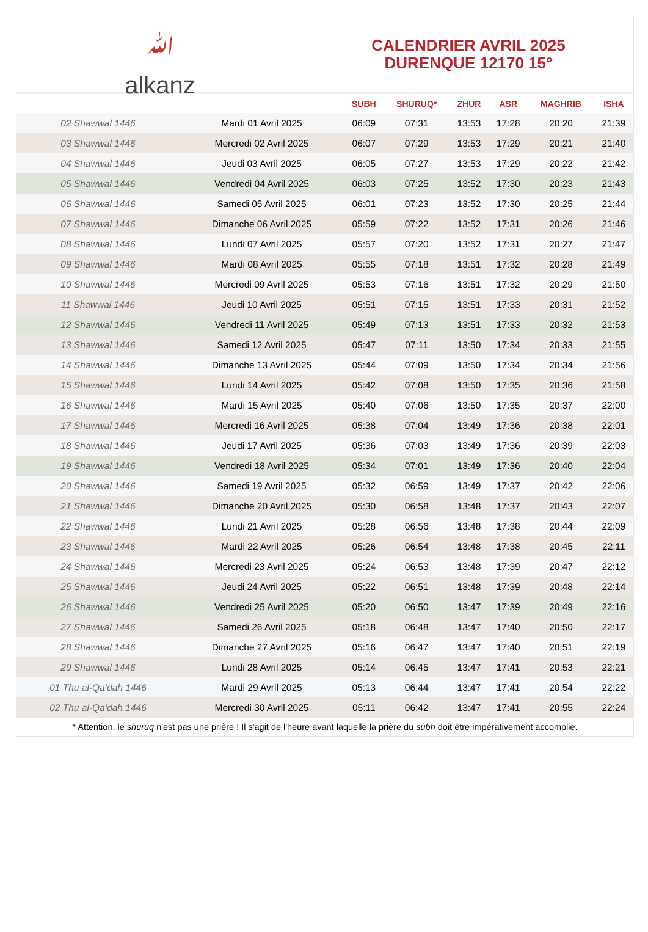ﷲ
alkanz
CALENDRIER AVRIL 2025
DURENQUE 12170 15°
| | | SUBH | SHURUQ* | ZHUR | ASR | MAGHRIB | ISHA |
| --- | --- | --- | --- | --- | --- | --- | --- |
| 02 Shawwal 1446 | Mardi 01 Avril 2025 | 06:09 | 07:31 | 13:53 | 17:28 | 20:20 | 21:39 |
| 03 Shawwal 1446 | Mercredi 02 Avril 2025 | 06:07 | 07:29 | 13:53 | 17:29 | 20:21 | 21:40 |
| 04 Shawwal 1446 | Jeudi 03 Avril 2025 | 06:05 | 07:27 | 13:53 | 17:29 | 20:22 | 21:42 |
| 05 Shawwal 1446 | Vendredi 04 Avril 2025 | 06:03 | 07:25 | 13:52 | 17:30 | 20:23 | 21:43 |
| 06 Shawwal 1446 | Samedi 05 Avril 2025 | 06:01 | 07:23 | 13:52 | 17:30 | 20:25 | 21:44 |
| 07 Shawwal 1446 | Dimanche 06 Avril 2025 | 05:59 | 07:22 | 13:52 | 17:31 | 20:26 | 21:46 |
| 08 Shawwal 1446 | Lundi 07 Avril 2025 | 05:57 | 07:20 | 13:52 | 17:31 | 20:27 | 21:47 |
| 09 Shawwal 1446 | Mardi 08 Avril 2025 | 05:55 | 07:18 | 13:51 | 17:32 | 20:28 | 21:49 |
| 10 Shawwal 1446 | Mercredi 09 Avril 2025 | 05:53 | 07:16 | 13:51 | 17:32 | 20:29 | 21:50 |
| 11 Shawwal 1446 | Jeudi 10 Avril 2025 | 05:51 | 07:15 | 13:51 | 17:33 | 20:31 | 21:52 |
| 12 Shawwal 1446 | Vendredi 11 Avril 2025 | 05:49 | 07:13 | 13:51 | 17:33 | 20:32 | 21:53 |
| 13 Shawwal 1446 | Samedi 12 Avril 2025 | 05:47 | 07:11 | 13:50 | 17:34 | 20:33 | 21:55 |
| 14 Shawwal 1446 | Dimanche 13 Avril 2025 | 05:44 | 07:09 | 13:50 | 17:34 | 20:34 | 21:56 |
| 15 Shawwal 1446 | Lundi 14 Avril 2025 | 05:42 | 07:08 | 13:50 | 17:35 | 20:36 | 21:58 |
| 16 Shawwal 1446 | Mardi 15 Avril 2025 | 05:40 | 07:06 | 13:50 | 17:35 | 20:37 | 22:00 |
| 17 Shawwal 1446 | Mercredi 16 Avril 2025 | 05:38 | 07:04 | 13:49 | 17:36 | 20:38 | 22:01 |
| 18 Shawwal 1446 | Jeudi 17 Avril 2025 | 05:36 | 07:03 | 13:49 | 17:36 | 20:39 | 22:03 |
| 19 Shawwal 1446 | Vendredi 18 Avril 2025 | 05:34 | 07:01 | 13:49 | 17:36 | 20:40 | 22:04 |
| 20 Shawwal 1446 | Samedi 19 Avril 2025 | 05:32 | 06:59 | 13:49 | 17:37 | 20:42 | 22:06 |
| 21 Shawwal 1446 | Dimanche 20 Avril 2025 | 05:30 | 06:58 | 13:48 | 17:37 | 20:43 | 22:07 |
| 22 Shawwal 1446 | Lundi 21 Avril 2025 | 05:28 | 06:56 | 13:48 | 17:38 | 20:44 | 22:09 |
| 23 Shawwal 1446 | Mardi 22 Avril 2025 | 05:26 | 06:54 | 13:48 | 17:38 | 20:45 | 22:11 |
| 24 Shawwal 1446 | Mercredi 23 Avril 2025 | 05:24 | 06:53 | 13:48 | 17:39 | 20:47 | 22:12 |
| 25 Shawwal 1446 | Jeudi 24 Avril 2025 | 05:22 | 06:51 | 13:48 | 17:39 | 20:48 | 22:14 |
| 26 Shawwal 1446 | Vendredi 25 Avril 2025 | 05:20 | 06:50 | 13:47 | 17:39 | 20:49 | 22:16 |
| 27 Shawwal 1446 | Samedi 26 Avril 2025 | 05:18 | 06:48 | 13:47 | 17:40 | 20:50 | 22:17 |
| 28 Shawwal 1446 | Dimanche 27 Avril 2025 | 05:16 | 06:47 | 13:47 | 17:40 | 20:51 | 22:19 |
| 29 Shawwal 1446 | Lundi 28 Avril 2025 | 05:14 | 06:45 | 13:47 | 17:41 | 20:53 | 22:21 |
| 01 Thu al-Qa‘dah 1446 | Mardi 29 Avril 2025 | 05:13 | 06:44 | 13:47 | 17:41 | 20:54 | 22:22 |
| 02 Thu al-Qa‘dah 1446 | Mercredi 30 Avril 2025 | 05:11 | 06:42 | 13:47 | 17:41 | 20:55 | 22:24 |
* Attention, le shuruq n'est pas une prière ! Il s'agit de l'heure avant laquelle la prière du subh doit être impérativement accomplie.